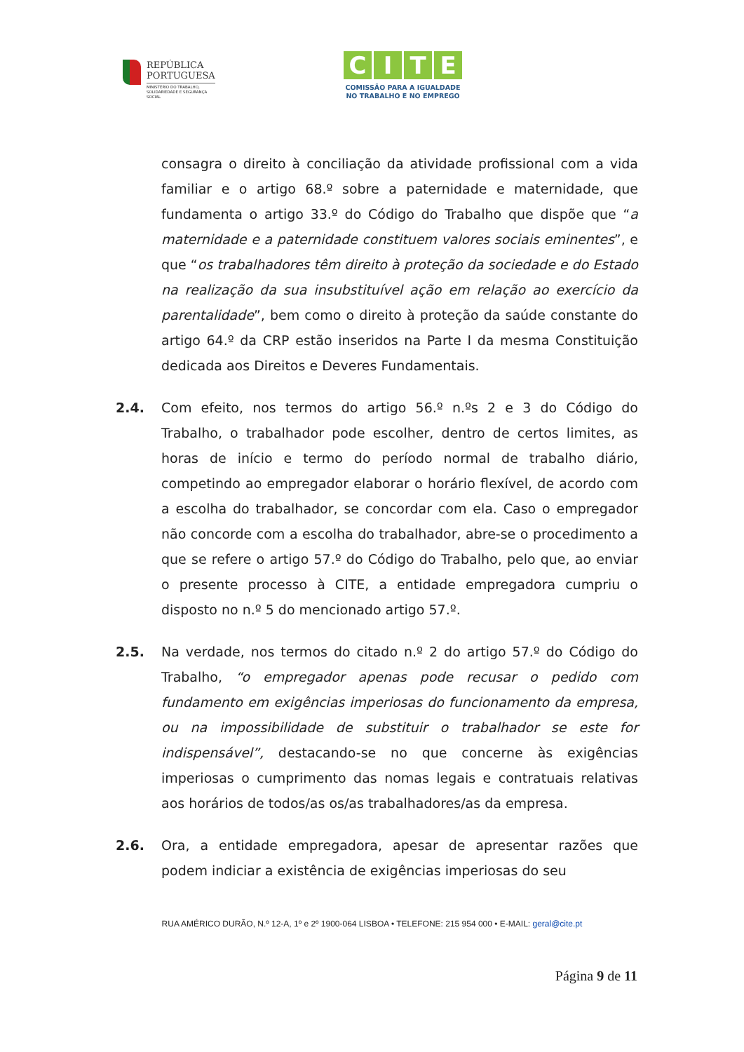REPÚBLICA
PORTUGUESA
MINISTÉRIO DO TRABALHO,
SOLIDARIEDADE E SEGURANÇA
SOCIAL
CITE
COMISSÃO PARA A IGUALDADE
NO TRABALHO E NO EMPREGO
consagra o direito à conciliação da atividade profissional com a vida familiar e o artigo 68.º sobre a paternidade e maternidade, que fundamenta o artigo 33.º do Código do Trabalho que dispõe que “a maternidade e a paternidade constituem valores sociais eminentes”, e que “os trabalhadores têm direito à proteção da sociedade e do Estado na realização da sua insubstituível ação em relação ao exercício da parentalidade”, bem como o direito à proteção da saúde constante do artigo 64.º da CRP estão inseridos na Parte I da mesma Constituição dedicada aos Direitos e Deveres Fundamentais.
2.4. Com efeito, nos termos do artigo 56.º n.ºs 2 e 3 do Código do Trabalho, o trabalhador pode escolher, dentro de certos limites, as horas de início e termo do período normal de trabalho diário, competindo ao empregador elaborar o horário flexível, de acordo com a escolha do trabalhador, se concordar com ela. Caso o empregador não concorde com a escolha do trabalhador, abre-se o procedimento a que se refere o artigo 57.º do Código do Trabalho, pelo que, ao enviar o presente processo à CITE, a entidade empregadora cumpriu o disposto no n.º 5 do mencionado artigo 57.º.
2.5. Na verdade, nos termos do citado n.º 2 do artigo 57.º do Código do Trabalho, “o empregador apenas pode recusar o pedido com fundamento em exigências imperiosas do funcionamento da empresa, ou na impossibilidade de substituir o trabalhador se este for indispensável”, destacando-se no que concerne às exigências imperiosas o cumprimento das nomas legais e contratuais relativas aos horários de todos/as os/as trabalhadores/as da empresa.
2.6. Ora, a entidade empregadora, apesar de apresentar razões que podem indiciar a existência de exigências imperiosas do seu
RUA AMÉRICO DURÃO, N.º 12-A, 1º e 2º 1900-064 LISBOA • TELEFONE: 215 954 000 • E-MAIL: geral@cite.pt
Página 9 de 11